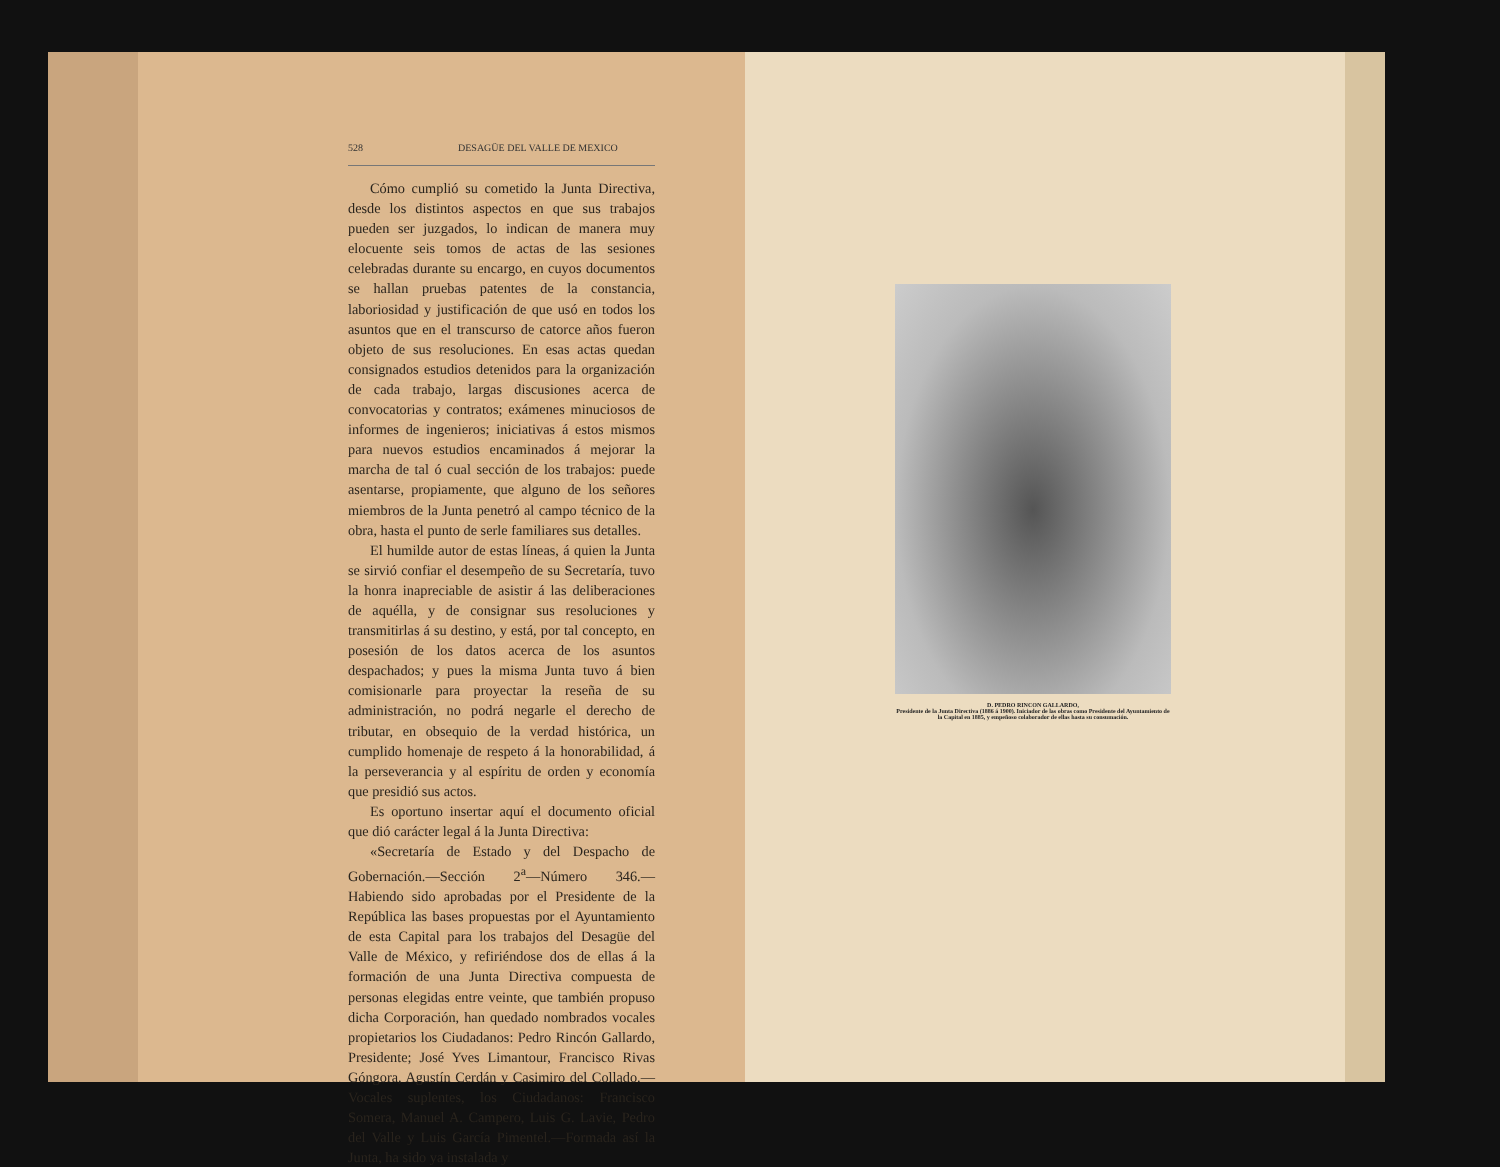528 DESAGÜE DEL VALLE DE MEXICO
Cómo cumplió su cometido la Junta Directiva, desde los distintos aspectos en que sus trabajos pueden ser juzgados, lo indican de manera muy elocuente seis tomos de actas de las sesiones celebradas durante su encargo, en cuyos documentos se hallan pruebas patentes de la constancia, laboriosidad y justificación de que usó en todos los asuntos que en el transcurso de catorce años fueron objeto de sus resoluciones. En esas actas quedan consignados estudios detenidos para la organización de cada trabajo, largas discusiones acerca de convocatorias y contratos; exámenes minuciosos de informes de ingenieros; iniciativas á estos mismos para nuevos estudios encaminados á mejorar la marcha de tal ó cual sección de los trabajos: puede asentarse, propiamente, que alguno de los señores miembros de la Junta penetró al campo técnico de la obra, hasta el punto de serle familiares sus detalles.
El humilde autor de estas líneas, á quien la Junta se sirvió confiar el desempeño de su Secretaría, tuvo la honra inapreciable de asistir á las deliberaciones de aquélla, y de consignar sus resoluciones y transmitirlas á su destino, y está, por tal concepto, en posesión de los datos acerca de los asuntos despachados; y pues la misma Junta tuvo á bien comisionarle para proyectar la reseña de su administración, no podrá negarle el derecho de tributar, en obsequio de la verdad histórica, un cumplido homenaje de respeto á la honorabilidad, á la perseverancia y al espíritu de orden y economía que presidió sus actos.
Es oportuno insertar aquí el documento oficial que dió carácter legal á la Junta Directiva:
«Secretaría de Estado y del Despacho de Gobernación.—Sección 2<sup>a</sup>—Número 346.—Habiendo sido aprobadas por el Presidente de la República las bases propuestas por el Ayuntamiento de esta Capital para los trabajos del Desagüe del Valle de México, y refiriéndose dos de ellas á la formación de una Junta Directiva compuesta de personas elegidas entre veinte, que también propuso dicha Corporación, han quedado nombrados vocales propietarios los Ciudadanos: Pedro Rincón Gallardo, Presidente; José Yves Limantour, Francisco Rivas Góngora, Agustín Cerdán y Casimiro del Collado.—Vocales suplentes, los Ciudadanos: Francisco Somera, Manuel A. Campero, Luis G. Lavie, Pedro del Valle y Luis García Pimentel.—Formada así la Junta, ha sido ya instalada y
D. PEDRO RINCON GALLARDO,
Presidente de la Junta Directiva (1886 á 1900). Iniciador de las obras como Presidente del Ayuntamiento de la Capital en 1885, y empeñoso colaborador de ellas hasta su consumación.